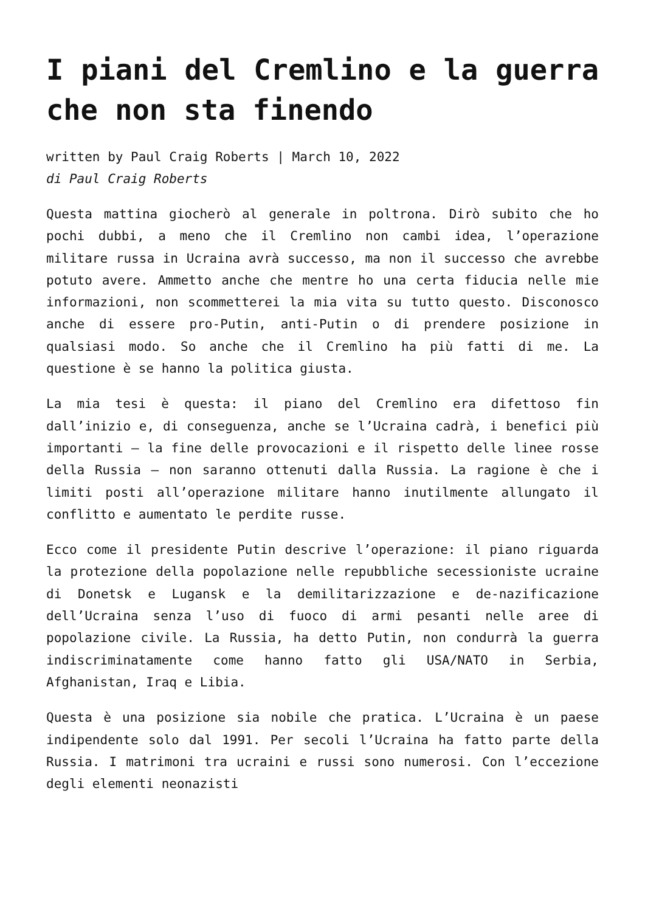I piani del Cremlino e la guerra che non sta finendo
written by Paul Craig Roberts | March 10, 2022
di Paul Craig Roberts
Questa mattina giocherò al generale in poltrona. Dirò subito che ho pochi dubbi, a meno che il Cremlino non cambi idea, l’operazione militare russa in Ucraina avrà successo, ma non il successo che avrebbe potuto avere. Ammetto anche che mentre ho una certa fiducia nelle mie informazioni, non scommetterei la mia vita su tutto questo. Disconosco anche di essere pro-Putin, anti-Putin o di prendere posizione in qualsiasi modo. So anche che il Cremlino ha più fatti di me. La questione è se hanno la politica giusta.
La mia tesi è questa: il piano del Cremlino era difettoso fin dall’inizio e, di conseguenza, anche se l’Ucraina cadrà, i benefici più importanti – la fine delle provocazioni e il rispetto delle linee rosse della Russia – non saranno ottenuti dalla Russia. La ragione è che i limiti posti all’operazione militare hanno inutilmente allungato il conflitto e aumentato le perdite russe.
Ecco come il presidente Putin descrive l’operazione: il piano riguarda la protezione della popolazione nelle repubbliche secessioniste ucraine di Donetsk e Lugansk e la demilitarizzazione e de-nazificazione dell’Ucraina senza l’uso di fuoco di armi pesanti nelle aree di popolazione civile. La Russia, ha detto Putin, non condurrà la guerra indiscriminatamente come hanno fatto gli USA/NATO in Serbia, Afghanistan, Iraq e Libia.
Questa è una posizione sia nobile che pratica. L’Ucraina è un paese indipendente solo dal 1991. Per secoli l’Ucraina ha fatto parte della Russia. I matrimoni tra ucraini e russi sono numerosi. Con l’eccezione degli elementi neonazisti